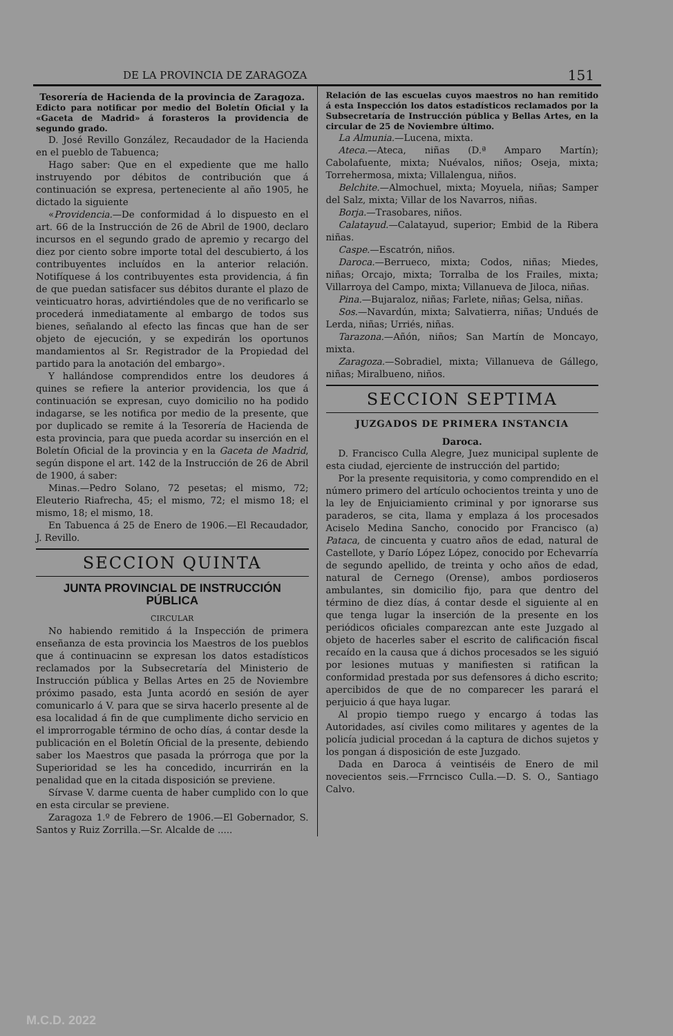DE LA PROVINCIA DE ZARAGOZA 151
Tesorería de Hacienda de la provincia de Zaragoza.
Edicto para notificar por medio del Boletín Oficial y la «Gaceta de Madrid» á forasteros la providencia de segundo grado.
D. José Revillo González, Recaudador de la Hacienda en el pueblo de Tabuenca;
Hago saber: Que en el expediente que me hallo instruyendo por débitos de contribución que á continuación se expresa, perteneciente al año 1905, he dictado la siguiente
«Providencia.—De conformidad á lo dispuesto en el art. 66 de la Instrucción de 26 de Abril de 1900, declaro incursos en el segundo grado de apremio y recargo del diez por ciento sobre importe total del descubierto, á los contribuyentes incluídos en la anterior relación. Notifíquese á los contribuyentes esta providencia, á fin de que puedan satisfacer sus débitos durante el plazo de veinticuatro horas, advirtiéndoles que de no verificarlo se procederá inmediatamente al embargo de todos sus bienes, señalando al efecto las fincas que han de ser objeto de ejecución, y se expedirán los oportunos mandamientos al Sr. Registrador de la Propiedad del partido para la anotación del embargo».
Y hallándose comprendidos entre los deudores á quines se refiere la anterior providencia, los que á continuación se expresan, cuyo domicilio no ha podido indagarse, se les notifica por medio de la presente, que por duplicado se remite á la Tesorería de Hacienda de esta provincia, para que pueda acordar su inserción en el Boletín Oficial de la provincia y en la Gaceta de Madrid, según dispone el art. 142 de la Instrucción de 26 de Abril de 1900, á saber:
Minas.—Pedro Solano, 72 pesetas; el mismo, 72; Eleuterio Riafrecha, 45; el mismo, 72; el mismo 18; el mismo, 18; el mismo, 18.
En Tabuenca á 25 de Enero de 1906.—El Recaudador, J. Revillo.
SECCION QUINTA
JUNTA PROVINCIAL DE INSTRUCCIÓN PÚBLICA
CIRCULAR
No habiendo remitido á la Inspección de primera enseñanza de esta provincia los Maestros de los pueblos que á continuacinn se expresan los datos estadísticos reclamados por la Subsecretaría del Ministerio de Instrucción pública y Bellas Artes en 25 de Noviembre próximo pasado, esta Junta acordó en sesión de ayer comunicarlo á V. para que se sirva hacerlo presente al de esa localidad á fin de que cumplimente dicho servicio en el improrrogable término de ocho días, á contar desde la publicación en el Boletín Oficial de la presente, debiendo saber los Maestros que pasada la prórroga que por la Superioridad se les ha concedido, incurrirán en la penalidad que en la citada disposición se previene.
Sírvase V. darme cuenta de haber cumplido con lo que en esta circular se previene.
Zaragoza 1.º de Febrero de 1906.—El Gobernador, S. Santos y Ruiz Zorrilla.—Sr. Alcalde de .....
Relación de las escuelas cuyos maestros no han remitido á esta Inspección los datos estadísticos reclamados por la Subsecretaría de Instrucción pública y Bellas Artes, en la circular de 25 de Noviembre último.
La Almunia.—Lucena, mixta.
Ateca.—Ateca, niñas (D.ª Amparo Martín); Cabolafuente, mixta; Nuévalos, niños; Oseja, mixta; Torrehermosa, mixta; Villalengua, niños.
Belchite.—Almochuel, mixta; Moyuela, niñas; Samper del Salz, mixta; Villar de los Navarros, niñas.
Borja.—Trasobares, niños.
Calatayud.—Calatayud, superior; Embid de la Ribera niñas.
Caspe.—Escatrón, niños.
Daroca.—Berrueco, mixta; Codos, niñas; Miedes, niñas; Orcajo, mixta; Torralba de los Frailes, mixta; Villarroya del Campo, mixta; Villanueva de Jiloca, niñas.
Pina.—Bujaraloz, niñas; Farlete, niñas; Gelsa, niñas.
Sos.—Navardún, mixta; Salvatierra, niñas; Undués de Lerda, niñas; Urriés, niñas.
Tarazona.—Añón, niños; San Martín de Moncayo, mixta.
Zaragoza.—Sobradiel, mixta; Villanueva de Gállego, niñas; Miralbueno, niños.
SECCION SEPTIMA
JUZGADOS DE PRIMERA INSTANCIA
Daroca.
D. Francisco Culla Alegre, Juez municipal suplente de esta ciudad, ejerciente de instrucción del partido;
Por la presente requisitoria, y como comprendido en el número primero del artículo ochocientos treinta y uno de la ley de Enjuiciamiento criminal y por ignorarse sus paraderos, se cita, llama y emplaza á los procesados Aciselo Medina Sancho, conocido por Francisco (a) Pataca, de cincuenta y cuatro años de edad, natural de Castellote, y Darío López López, conocido por Echevarría de segundo apellido, de treinta y ocho años de edad, natural de Cernego (Orense), ambos pordioseros ambulantes, sin domicilio fijo, para que dentro del término de diez días, á contar desde el siguiente al en que tenga lugar la inserción de la presente en los periódicos oficiales comparezcan ante este Juzgado al objeto de hacerles saber el escrito de calificación fiscal recaído en la causa que á dichos procesados se les siguió por lesiones mutuas y manifiesten si ratifican la conformidad prestada por sus defensores á dicho escrito; apercibidos de que de no comparecer les parará el perjuicio á que haya lugar.
Al propio tiempo ruego y encargo á todas las Autoridades, así civiles como militares y agentes de la policía judicial procedan á la captura de dichos sujetos y los pongan á disposición de este Juzgado.
Dada en Daroca á veintiséis de Enero de mil novecientos seis.—Frrncisco Culla.—D. S. O., Santiago Calvo.
M.C.D. 2022